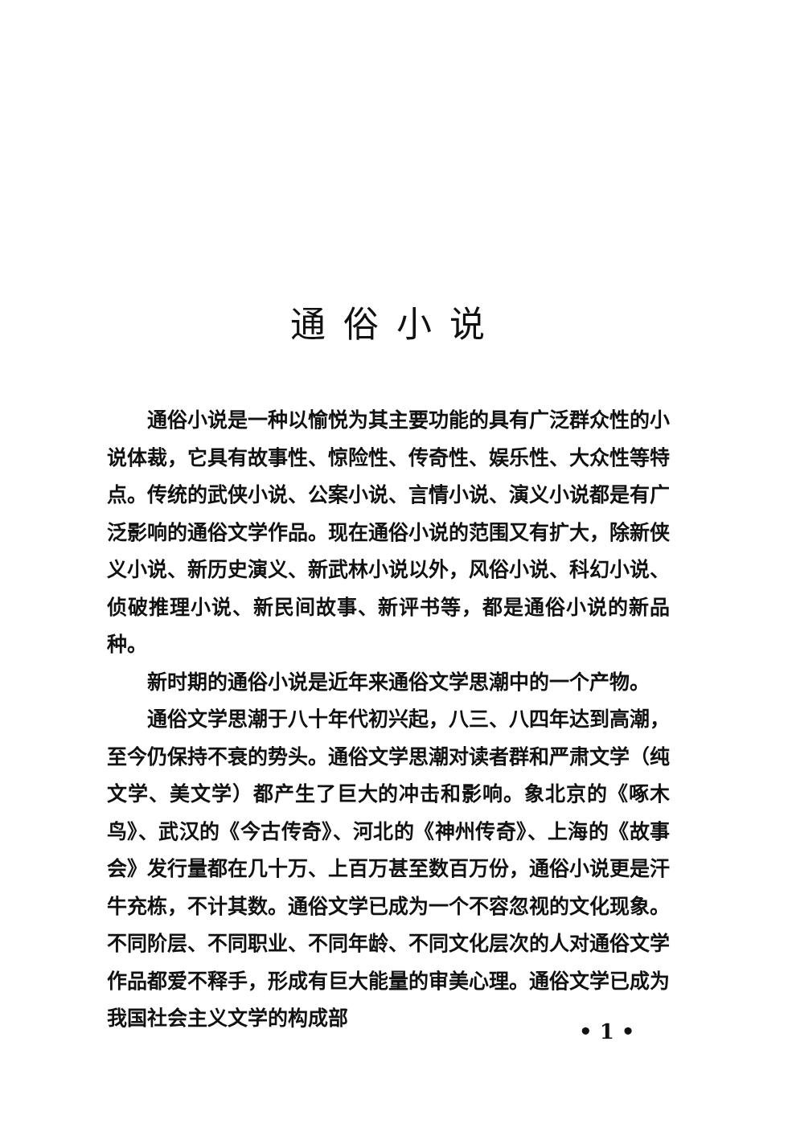通俗小说
通俗小说是一种以愉悦为其主要功能的具有广泛群众性的小说体裁，它具有故事性、惊险性、传奇性、娱乐性、大众性等特点。传统的武侠小说、公案小说、言情小说、演义小说都是有广泛影响的通俗文学作品。现在通俗小说的范围又有扩大，除新侠义小说、新历史演义、新武林小说以外，风俗小说、科幻小说、侦破推理小说、新民间故事、新评书等，都是通俗小说的新品种。
新时期的通俗小说是近年来通俗文学思潮中的一个产物。
通俗文学思潮于八十年代初兴起，八三、八四年达到高潮，至今仍保持不衰的势头。通俗文学思潮对读者群和严肃文学（纯文学、美文学）都产生了巨大的冲击和影响。象北京的《啄木鸟》、武汉的《今古传奇》、河北的《神州传奇》、上海的《故事会》发行量都在几十万、上百万甚至数百万份，通俗小说更是汗牛充栋，不计其数。通俗文学已成为一个不容忽视的文化现象。不同阶层、不同职业、不同年龄、不同文化层次的人对通俗文学作品都爱不释手，形成有巨大能量的审美心理。通俗文学已成为我国社会主义文学的构成部
• 1 •